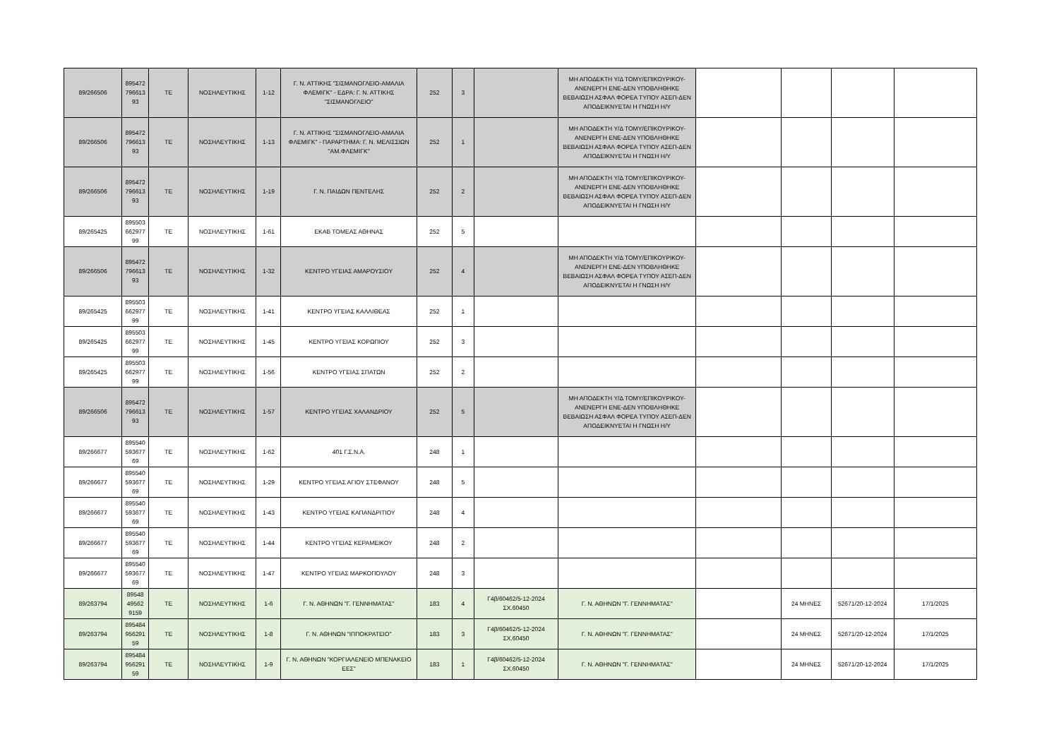| 89/266506 | 895472 796613 93 | ΤΕ | ΝΟΣΗΛΕΥΤΙΚΗΣ | 1-12 | Γ. Ν. ΑΤΤΙΚΗΣ "ΣΙΣΜΑΝΟΓΛΕΙΟ-ΑΜΑΛΙΑ ΦΛΕΜΙΓΚ" - ΕΔΡΑ: Γ. Ν. ΑΤΤΙΚΗΣ ''ΣΙΣΜΑΝΟΓΛΕΙΟ'' | 252 | 3 | | ΜΗ ΑΠΟΔΕΚΤΗ Υ/Δ ΤΟΜΥ/ΕΠΙΚΟΥΡΙΚΟΥ-ΑΝΕΝΕΡΓΗ ΕΝΕ-ΔΕΝ ΥΠΟΒΛΗΘΗΚΕ ΒΕΒΑΙΩΣΗ ΑΣΦΑΛ ΦΟΡΕΑ ΤΥΠΟΥ ΑΣΕΠ-ΔΕΝ ΑΠΟΔΕΙΚΝΥΕΤΑΙ Η ΓΝΩΣΗ Η/Υ | | | | |
| 89/266506 | 895472 796613 93 | ΤΕ | ΝΟΣΗΛΕΥΤΙΚΗΣ | 1-13 | Γ. Ν. ΑΤΤΙΚΗΣ "ΣΙΣΜΑΝΟΓΛΕΙΟ-ΑΜΑΛΙΑ ΦΛΕΜΙΓΚ" - ΠΑΡΑΡΤΗΜΑ: Γ. Ν. ΜΕΛΙΣΣΙΩΝ ''ΑΜ.ΦΛΕΜΙΓΚ'' | 252 | 1 | | ΜΗ ΑΠΟΔΕΚΤΗ Υ/Δ ΤΟΜΥ/ΕΠΙΚΟΥΡΙΚΟΥ-ΑΝΕΝΕΡΓΗ ΕΝΕ-ΔΕΝ ΥΠΟΒΛΗΘΗΚΕ ΒΕΒΑΙΩΣΗ ΑΣΦΑΛ ΦΟΡΕΑ ΤΥΠΟΥ ΑΣΕΠ-ΔΕΝ ΑΠΟΔΕΙΚΝΥΕΤΑΙ Η ΓΝΩΣΗ Η/Υ | | | | |
| 89/266506 | 895472 796613 93 | ΤΕ | ΝΟΣΗΛΕΥΤΙΚΗΣ | 1-19 | Γ. Ν. ΠΑΙΔΩΝ ΠΕΝΤΕΛΗΣ | 252 | 2 | | ΜΗ ΑΠΟΔΕΚΤΗ Υ/Δ ΤΟΜΥ/ΕΠΙΚΟΥΡΙΚΟΥ-ΑΝΕΝΕΡΓΗ ΕΝΕ-ΔΕΝ ΥΠΟΒΛΗΘΗΚΕ ΒΕΒΑΙΩΣΗ ΑΣΦΑΛ ΦΟΡΕΑ ΤΥΠΟΥ ΑΣΕΠ-ΔΕΝ ΑΠΟΔΕΙΚΝΥΕΤΑΙ Η ΓΝΩΣΗ Η/Υ | | | | |
| 89/265425 | 895503 662977 99 | ΤΕ | ΝΟΣΗΛΕΥΤΙΚΗΣ | 1-61 | ΕΚΑΒ ΤΟΜΕΑΣ ΑΘΗΝΑΣ | 252 | 5 | | | | | | |
| 89/266506 | 895472 796613 93 | ΤΕ | ΝΟΣΗΛΕΥΤΙΚΗΣ | 1-32 | ΚΕΝΤΡΟ ΥΓΕΙΑΣ ΑΜΑΡΟΥΣΙΟΥ | 252 | 4 | | ΜΗ ΑΠΟΔΕΚΤΗ Υ/Δ ΤΟΜΥ/ΕΠΙΚΟΥΡΙΚΟΥ-ΑΝΕΝΕΡΓΗ ΕΝΕ-ΔΕΝ ΥΠΟΒΛΗΘΗΚΕ ΒΕΒΑΙΩΣΗ ΑΣΦΑΛ ΦΟΡΕΑ ΤΥΠΟΥ ΑΣΕΠ-ΔΕΝ ΑΠΟΔΕΙΚΝΥΕΤΑΙ Η ΓΝΩΣΗ Η/Υ | | | | |
| 89/265425 | 895503 662977 99 | ΤΕ | ΝΟΣΗΛΕΥΤΙΚΗΣ | 1-41 | ΚΕΝΤΡΟ ΥΓΕΙΑΣ ΚΑΛΛΙΘΕΑΣ | 252 | 1 | | | | | | |
| 89/265425 | 895503 662977 99 | ΤΕ | ΝΟΣΗΛΕΥΤΙΚΗΣ | 1-45 | ΚΕΝΤΡΟ ΥΓΕΙΑΣ ΚΟΡΩΠΙΟΥ | 252 | 3 | | | | | | |
| 89/265425 | 895503 662977 99 | ΤΕ | ΝΟΣΗΛΕΥΤΙΚΗΣ | 1-56 | ΚΕΝΤΡΟ ΥΓΕΙΑΣ ΣΠΑΤΩΝ | 252 | 2 | | | | | | |
| 89/266506 | 895472 796613 93 | ΤΕ | ΝΟΣΗΛΕΥΤΙΚΗΣ | 1-57 | ΚΕΝΤΡΟ ΥΓΕΙΑΣ ΧΑΛΑΝΔΡΙΟΥ | 252 | 5 | | ΜΗ ΑΠΟΔΕΚΤΗ Υ/Δ ΤΟΜΥ/ΕΠΙΚΟΥΡΙΚΟΥ-ΑΝΕΝΕΡΓΗ ΕΝΕ-ΔΕΝ ΥΠΟΒΛΗΘΗΚΕ ΒΕΒΑΙΩΣΗ ΑΣΦΑΛ ΦΟΡΕΑ ΤΥΠΟΥ ΑΣΕΠ-ΔΕΝ ΑΠΟΔΕΙΚΝΥΕΤΑΙ Η ΓΝΩΣΗ Η/Υ | | | | |
| 89/266677 | 895540 593677 69 | ΤΕ | ΝΟΣΗΛΕΥΤΙΚΗΣ | 1-62 | 401 Γ.Σ.Ν.Α. | 248 | 1 | | | | | | |
| 89/266677 | 895540 593677 69 | ΤΕ | ΝΟΣΗΛΕΥΤΙΚΗΣ | 1-29 | ΚΕΝΤΡΟ ΥΓΕΙΑΣ ΑΓΙΟΥ ΣΤΕΦΑΝΟΥ | 248 | 5 | | | | | | |
| 89/266677 | 895540 593677 69 | ΤΕ | ΝΟΣΗΛΕΥΤΙΚΗΣ | 1-43 | ΚΕΝΤΡΟ ΥΓΕΙΑΣ ΚΑΠΑΝΔΡΙΤΙΟΥ | 248 | 4 | | | | | | |
| 89/266677 | 895540 593677 69 | ΤΕ | ΝΟΣΗΛΕΥΤΙΚΗΣ | 1-44 | ΚΕΝΤΡΟ ΥΓΕΙΑΣ ΚΕΡΑΜΕΙΚΟΥ | 248 | 2 | | | | | | |
| 89/266677 | 895540 593677 69 | ΤΕ | ΝΟΣΗΛΕΥΤΙΚΗΣ | 1-47 | ΚΕΝΤΡΟ ΥΓΕΙΑΣ ΜΑΡΚΟΠΟΥΛΟΥ | 248 | 3 | | | | | | |
| 89/263794 | 89548 49562 9159 | ΤΕ | ΝΟΣΗΛΕΥΤΙΚΗΣ | 1-6 | Γ. Ν. ΑΘΗΝΩΝ "Γ. ΓΕΝΝΗΜΑΤΑΣ" | 183 | 4 | Γ4β/60462/5-12-2024 ΣΧ.60450 | Γ. Ν. ΑΘΗΝΩΝ "Γ. ΓΕΝΝΗΜΑΤΑΣ" | | 24 ΜΗΝΕΣ | 52671/20-12-2024 | 17/1/2025 |
| 89/263794 | 895484 956291 59 | ΤΕ | ΝΟΣΗΛΕΥΤΙΚΗΣ | 1-8 | Γ. Ν. ΑΘΗΝΩΝ "ΙΠΠΟΚΡΑΤΕΙΟ" | 183 | 3 | Γ4β/60462/5-12-2024 ΣΧ.60450 | Γ. Ν. ΑΘΗΝΩΝ "Γ. ΓΕΝΝΗΜΑΤΑΣ" | | 24 ΜΗΝΕΣ | 52671/20-12-2024 | 17/1/2025 |
| 89/263794 | 895484 956291 59 | ΤΕ | ΝΟΣΗΛΕΥΤΙΚΗΣ | 1-9 | Γ. Ν. ΑΘΗΝΩΝ "ΚΟΡΓΙΑΛΕΝΕΙΟ ΜΠΕΝΑΚΕΙΟ ΕΕΣ" | 183 | 1 | Γ4β/60462/5-12-2024 ΣΧ.60450 | Γ. Ν. ΑΘΗΝΩΝ "Γ. ΓΕΝΝΗΜΑΤΑΣ" | | 24 ΜΗΝΕΣ | 52671/20-12-2024 | 17/1/2025 |